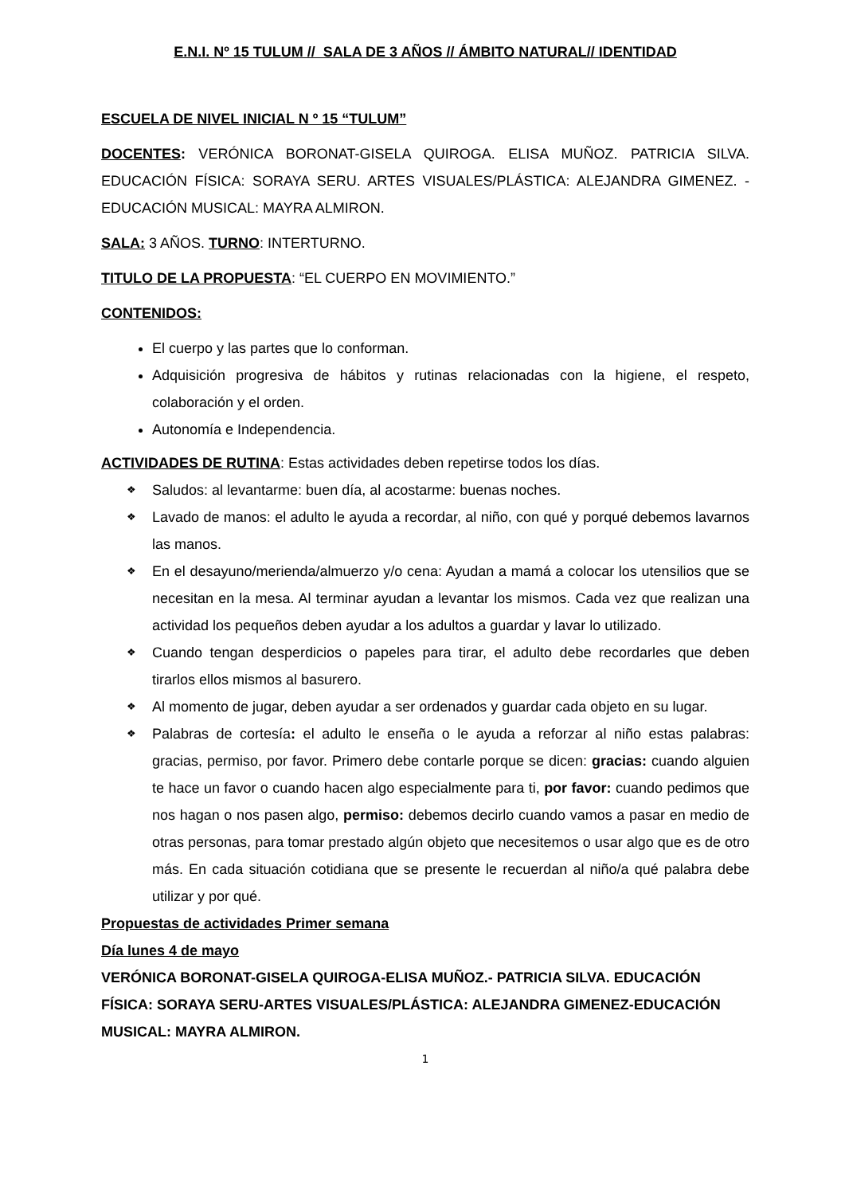E.N.I. Nº 15 TULUM // SALA DE 3 AÑOS // ÁMBITO NATURAL// IDENTIDAD
ESCUELA DE NIVEL INICIAL N º 15 “TULUM”
DOCENTES: VERÓNICA BORONAT-GISELA QUIROGA. ELISA MUÑOZ. PATRICIA SILVA. EDUCACIÓN FÍSICA: SORAYA SERU. ARTES VISUALES/PLÁSTICA: ALEJANDRA GIMENEZ. -EDUCACIÓN MUSICAL: MAYRA ALMIRON.
SALA: 3 AÑOS. TURNO: INTERTURNO.
TITULO DE LA PROPUESTA: “EL CUERPO EN MOVIMIENTO.”
CONTENIDOS:
El cuerpo y las partes que lo conforman.
Adquisición progresiva de hábitos y rutinas relacionadas con la higiene, el respeto, colaboración y el orden.
Autonomía e Independencia.
ACTIVIDADES DE RUTINA: Estas actividades deben repetirse todos los días.
❖ Saludos: al levantarme: buen día, al acostarme: buenas noches.
❖ Lavado de manos: el adulto le ayuda a recordar, al niño, con qué y porqué debemos lavarnos las manos.
❖ En el desayuno/merienda/almuerzo y/o cena: Ayudan a mamá a colocar los utensilios que se necesitan en la mesa. Al terminar ayudan a levantar los mismos. Cada vez que realizan una actividad los pequeños deben ayudar a los adultos a guardar y lavar lo utilizado.
❖ Cuando tengan desperdicios o papeles para tirar, el adulto debe recordarles que deben tirarlos ellos mismos al basurero.
❖ Al momento de jugar, deben ayudar a ser ordenados y guardar cada objeto en su lugar.
❖ Palabras de cortesía: el adulto le enseña o le ayuda a reforzar al niño estas palabras: gracias, permiso, por favor. Primero debe contarle porque se dicen: gracias: cuando alguien te hace un favor o cuando hacen algo especialmente para ti, por favor: cuando pedimos que nos hagan o nos pasen algo, permiso: debemos decirlo cuando vamos a pasar en medio de otras personas, para tomar prestado algún objeto que necesitemos o usar algo que es de otro más. En cada situación cotidiana que se presente le recuerdan al niño/a qué palabra debe utilizar y por qué.
Propuestas de actividades Primer semana
Día lunes 4 de mayo
VERÓNICA BORONAT-GISELA QUIROGA-ELISA MUÑOZ.- PATRICIA SILVA. EDUCACIÓN FÍSICA: SORAYA SERU-ARTES VISUALES/PLÁSTICA: ALEJANDRA GIMENEZ-EDUCACIÓN MUSICAL: MAYRA ALMIRON.
1